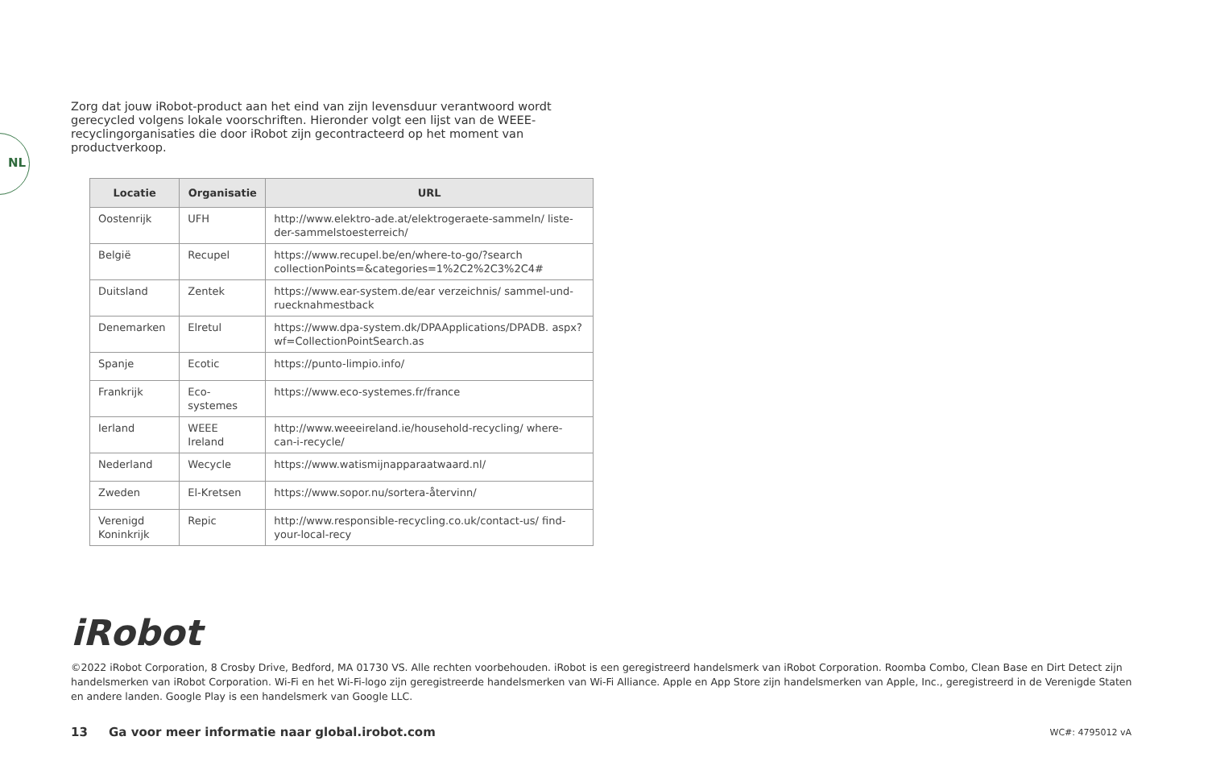NL
Zorg dat jouw iRobot-product aan het eind van zijn levensduur verantwoord wordt gerecycled volgens lokale voorschriften. Hieronder volgt een lijst van de WEEE-recyclingorganisaties die door iRobot zijn gecontracteerd op het moment van productverkoop.
| Locatie | Organisatie | URL |
| --- | --- | --- |
| Oostenrijk | UFH | http://www.elektro-ade.at/elektrogeraete-sammeln/ liste-der-sammelstoesterreich/ |
| België | Recupel | https://www.recupel.be/en/where-to-go/?search collectionPoints=&categories=1%2C2%2C3%2C4# |
| Duitsland | Zentek | https://www.ear-system.de/ear verzeichnis/ sammel-und-ruecknahmestback |
| Denemarken | Elretul | https://www.dpa-system.dk/DPAApplications/DPADB. aspx?wf=CollectionPointSearch.as |
| Spanje | Ecotic | https://punto-limpio.info/ |
| Frankrijk | Eco-systemes | https://www.eco-systemes.fr/france |
| Ierland | WEEE Ireland | http://www.weeeireland.ie/household-recycling/ where-can-i-recycle/ |
| Nederland | Wecycle | https://www.watismijnapparaatwaard.nl/ |
| Zweden | El-Kretsen | https://www.sopor.nu/sortera-återvinn/ |
| Verenigd Koninkrijk | Repic | http://www.responsible-recycling.co.uk/contact-us/ find-your-local-recy |
iRobot
©2022 iRobot Corporation, 8 Crosby Drive, Bedford, MA 01730 VS. Alle rechten voorbehouden. iRobot is een geregistreerd handelsmerk van iRobot Corporation. Roomba Combo, Clean Base en Dirt Detect zijn handelsmerken van iRobot Corporation. Wi-Fi en het Wi-Fi-logo zijn geregistreerde handelsmerken van Wi-Fi Alliance. Apple en App Store zijn handelsmerken van Apple, Inc., geregistreerd in de Verenigde Staten en andere landen. Google Play is een handelsmerk van Google LLC.
13 Ga voor meer informatie naar global.irobot.com
WC#: 4795012 vA